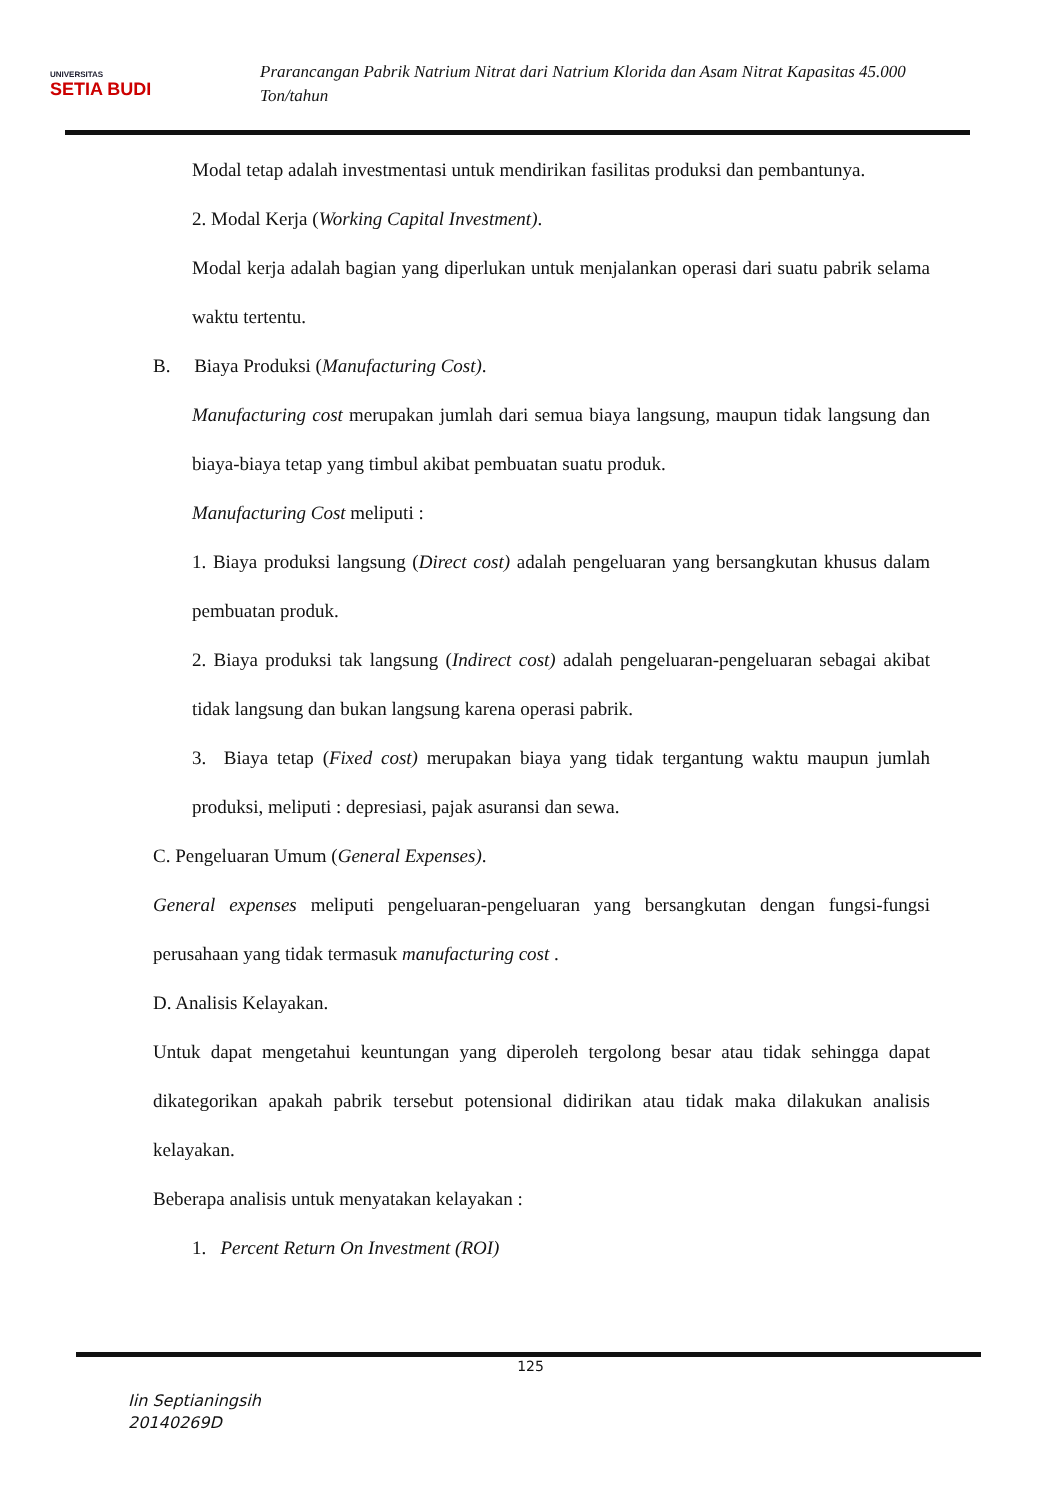UNIVERSITAS
SETIA BUDI
Prarancangan Pabrik Natrium Nitrat dari Natrium Klorida dan Asam Nitrat Kapasitas 45.000 Ton/tahun
Modal tetap adalah investmentasi untuk mendirikan fasilitas produksi dan pembantunya.
2. Modal Kerja (Working Capital Investment).
Modal kerja adalah bagian yang diperlukan untuk menjalankan operasi dari suatu pabrik selama waktu tertentu.
B. Biaya Produksi (Manufacturing Cost).
Manufacturing cost merupakan jumlah dari semua biaya langsung, maupun tidak langsung dan biaya-biaya tetap yang timbul akibat pembuatan suatu produk.
Manufacturing Cost meliputi :
1. Biaya produksi langsung (Direct cost) adalah pengeluaran yang bersangkutan khusus dalam pembuatan produk.
2. Biaya produksi tak langsung (Indirect cost) adalah pengeluaran-pengeluaran sebagai akibat tidak langsung dan bukan langsung karena operasi pabrik.
3. Biaya tetap (Fixed cost) merupakan biaya yang tidak tergantung waktu maupun jumlah produksi, meliputi : depresiasi, pajak asuransi dan sewa.
C. Pengeluaran Umum (General Expenses).
General expenses meliputi pengeluaran-pengeluaran yang bersangkutan dengan fungsi-fungsi perusahaan yang tidak termasuk manufacturing cost .
D. Analisis Kelayakan.
Untuk dapat mengetahui keuntungan yang diperoleh tergolong besar atau tidak sehingga dapat dikategorikan apakah pabrik tersebut potensional didirikan atau tidak maka dilakukan analisis kelayakan.
Beberapa analisis untuk menyatakan kelayakan :
1. Percent Return On Investment (ROI)
125
Iin Septianingsih
20140269D